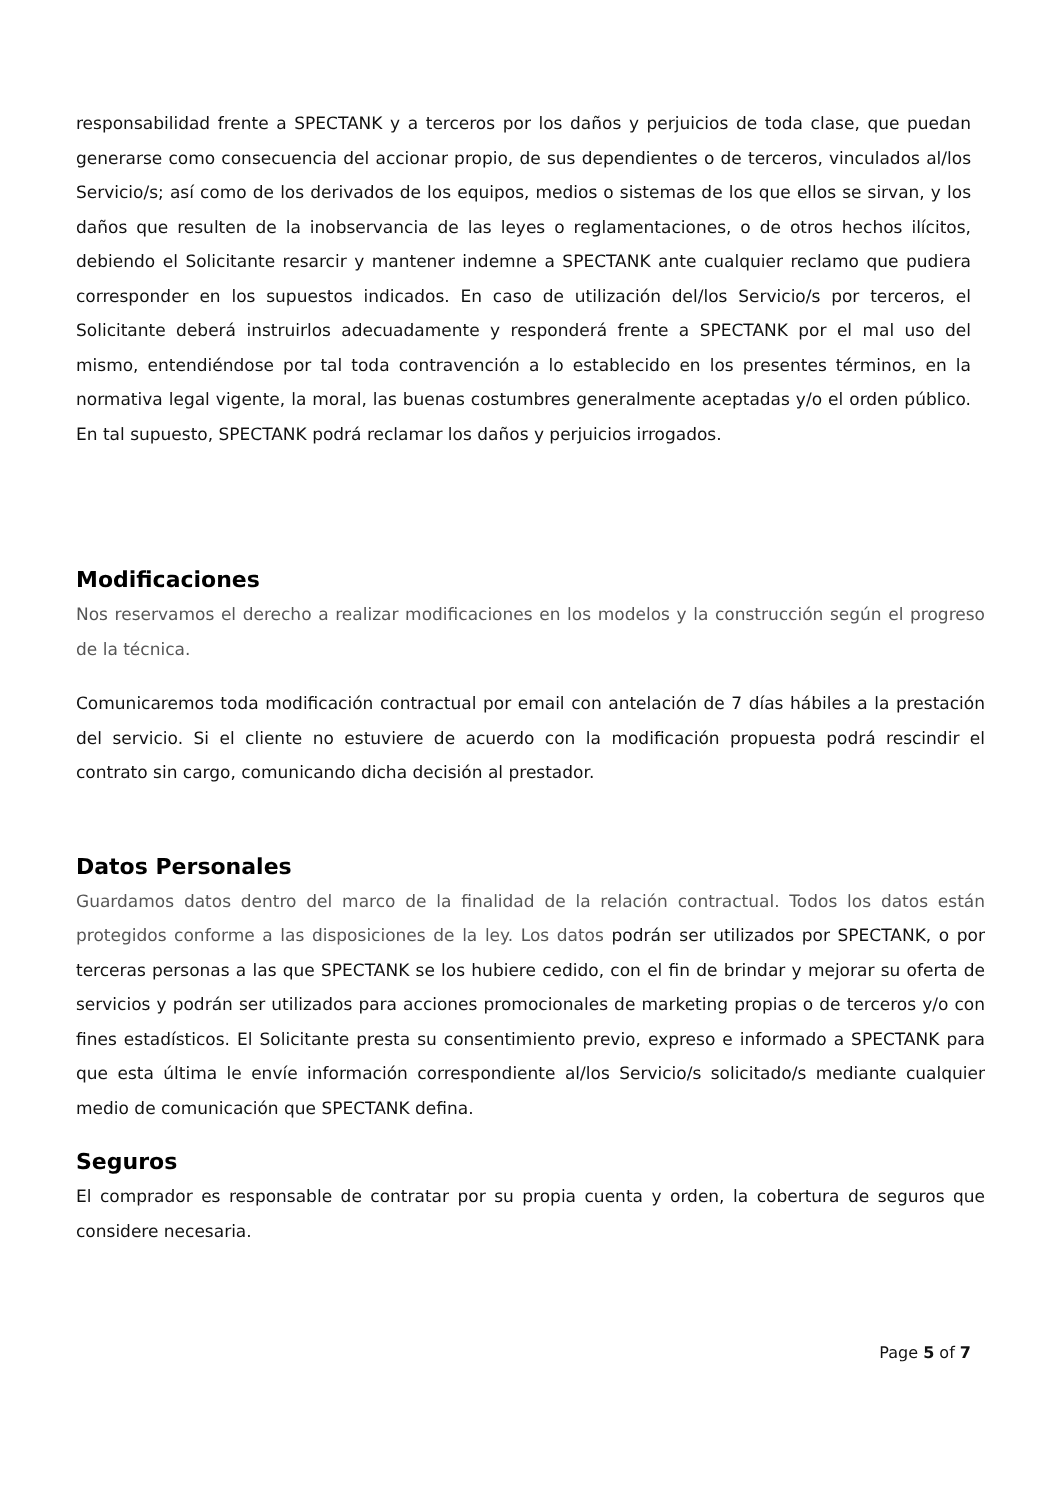responsabilidad frente a SPECTANK y a terceros por los daños y perjuicios de toda clase, que puedan generarse como consecuencia del accionar propio, de sus dependientes o de terceros, vinculados al/los Servicio/s; así como de los derivados de los equipos, medios o sistemas de los que ellos se sirvan, y los daños que resulten de la inobservancia de las leyes o reglamentaciones, o de otros hechos ilícitos, debiendo el Solicitante resarcir y mantener indemne a SPECTANK ante cualquier reclamo que pudiera corresponder en los supuestos indicados. En caso de utilización del/los Servicio/s por terceros, el Solicitante deberá instruirlos adecuadamente y responderá frente a SPECTANK por el mal uso del mismo, entendiéndose por tal toda contravención a lo establecido en los presentes términos, en la normativa legal vigente, la moral, las buenas costumbres generalmente aceptadas y/o el orden público. En tal supuesto, SPECTANK podrá reclamar los daños y perjuicios irrogados.
Modificaciones
Nos reservamos el derecho a realizar modificaciones en los modelos y la construcción según el progreso de la técnica.
Comunicaremos toda modificación contractual por email con antelación de 7 días hábiles a la prestación del servicio. Si el cliente no estuviere de acuerdo con la modificación propuesta podrá rescindir el contrato sin cargo, comunicando dicha decisión al prestador.
Datos Personales
Guardamos datos dentro del marco de la finalidad de la relación contractual. Todos los datos están protegidos conforme a las disposiciones de la ley. Los datos podrán ser utilizados por SPECTANK, o por terceras personas a las que SPECTANK se los hubiere cedido, con el fin de brindar y mejorar su oferta de servicios y podrán ser utilizados para acciones promocionales de marketing propias o de terceros y/o con fines estadísticos. El Solicitante presta su consentimiento previo, expreso e informado a SPECTANK para que esta última le envíe información correspondiente al/los Servicio/s solicitado/s mediante cualquier medio de comunicación que SPECTANK defina.
Seguros
El comprador es responsable de contratar por su propia cuenta y orden, la cobertura de seguros que considere necesaria.
Page 5 of 7